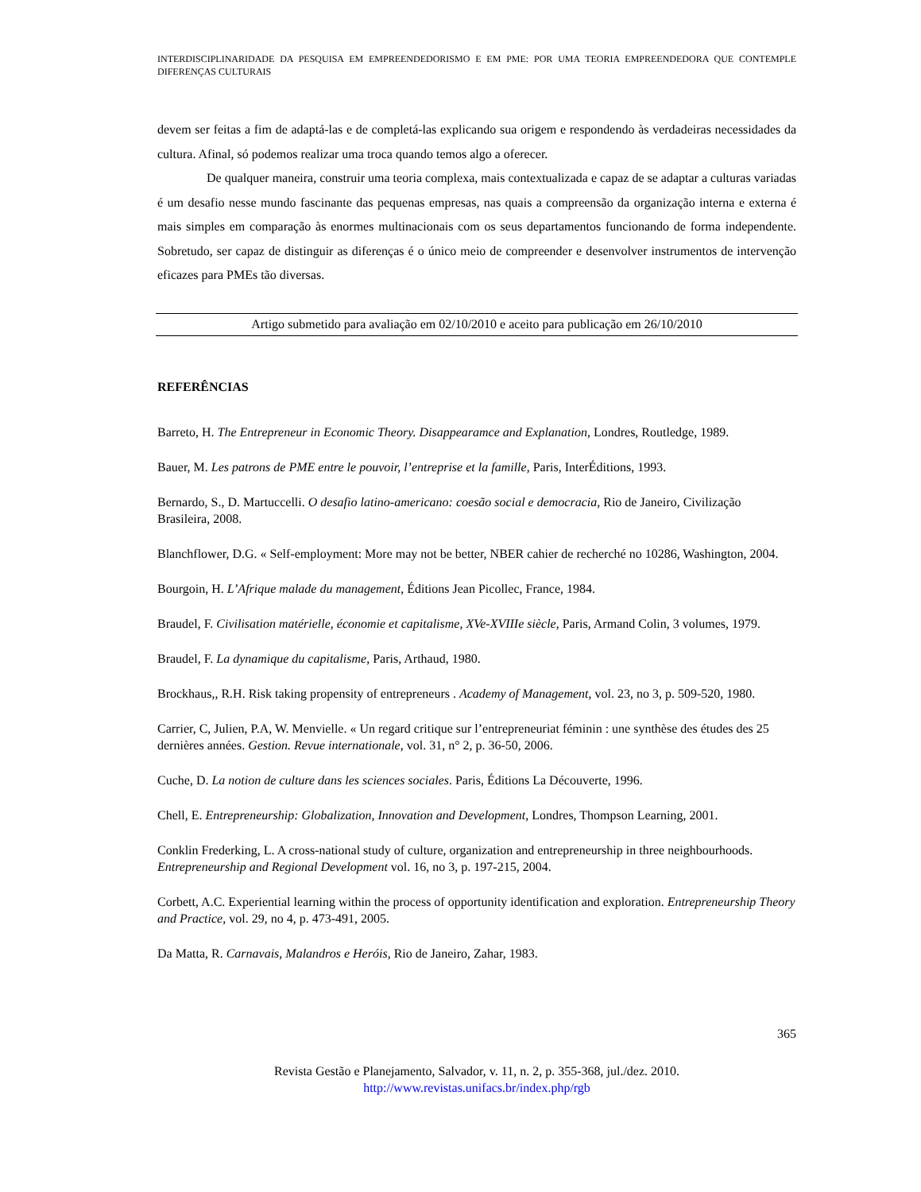INTERDISCIPLINARIDADE DA PESQUISA EM EMPREENDEDORISMO E EM PME: POR UMA TEORIA EMPREENDEDORA QUE CONTEMPLE DIFERENÇAS CULTURAIS
devem ser feitas a fim de adaptá-las e de completá-las explicando sua origem e respondendo às verdadeiras necessidades da cultura. Afinal, só podemos realizar uma troca quando temos algo a oferecer.
De qualquer maneira, construir uma teoria complexa, mais contextualizada e capaz de se adaptar a culturas variadas é um desafio nesse mundo fascinante das pequenas empresas, nas quais a compreensão da organização interna e externa é mais simples em comparação às enormes multinacionais com os seus departamentos funcionando de forma independente. Sobretudo, ser capaz de distinguir as diferenças é o único meio de compreender e desenvolver instrumentos de intervenção eficazes para PMEs tão diversas.
Artigo submetido para avaliação em 02/10/2010 e aceito para publicação em 26/10/2010
REFERÊNCIAS
Barreto, H. The Entrepreneur in Economic Theory. Disappearamce and Explanation, Londres, Routledge, 1989.
Bauer, M. Les patrons de PME entre le pouvoir, l’entreprise et la famille, Paris, InterÉditions, 1993.
Bernardo, S., D. Martuccelli. O desafio latino-americano: coesão social e democracia, Rio de Janeiro, Civilização Brasileira, 2008.
Blanchflower, D.G. « Self-employment: More may not be better, NBER cahier de recherché no 10286, Washington, 2004.
Bourgoin, H. L’Afrique malade du management, Éditions Jean Picollec, France, 1984.
Braudel, F. Civilisation matérielle, économie et capitalisme, XVe-XVIIIe siècle, Paris, Armand Colin, 3 volumes, 1979.
Braudel, F. La dynamique du capitalisme, Paris, Arthaud, 1980.
Brockhaus,, R.H. Risk taking propensity of entrepreneurs . Academy of Management, vol. 23, no 3, p. 509-520, 1980.
Carrier, C, Julien, P.A, W. Menvielle. « Un regard critique sur l’entrepreneuriat féminin : une synthèse des études des 25 dernières années. Gestion. Revue internationale, vol. 31, n° 2, p. 36-50, 2006.
Cuche, D. La notion de culture dans les sciences sociales. Paris, Éditions La Découverte, 1996.
Chell, E. Entrepreneurship: Globalization, Innovation and Development, Londres, Thompson Learning, 2001.
Conklin Frederking, L. A cross-national study of culture, organization and entrepreneurship in three neighbourhoods. Entrepreneurship and Regional Development vol. 16, no 3, p. 197-215, 2004.
Corbett, A.C. Experiential learning within the process of opportunity identification and exploration. Entrepreneurship Theory and Practice, vol. 29, no 4, p. 473-491, 2005.
Da Matta, R. Carnavais, Malandros e Heróis, Rio de Janeiro, Zahar, 1983.
365
Revista Gestão e Planejamento, Salvador, v. 11, n. 2, p. 355-368, jul./dez. 2010.
http://www.revistas.unifacs.br/index.php/rgb